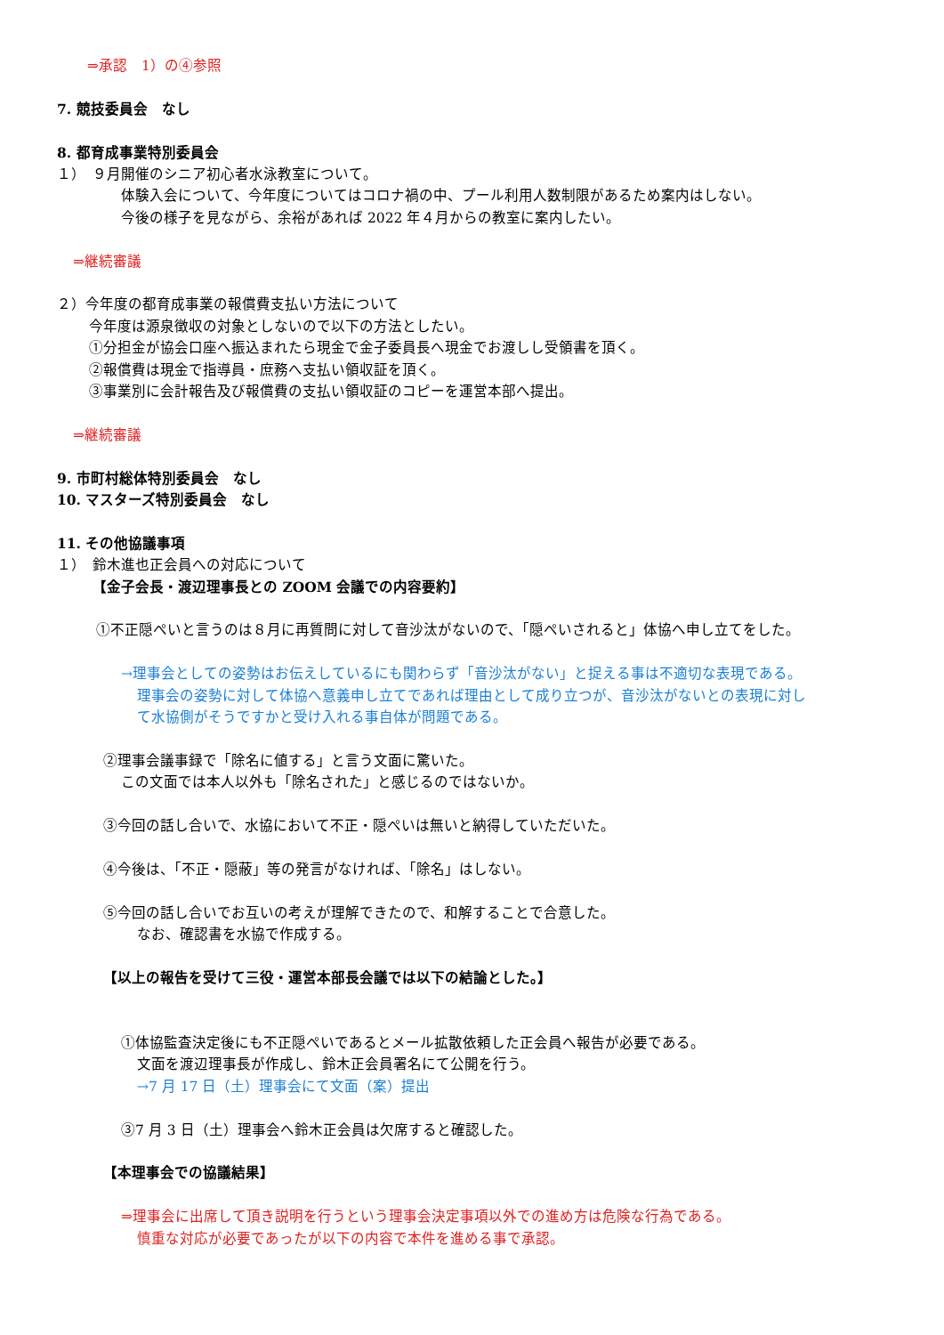⇒承認　1）の④参照
7. 競技委員会　なし
8. 都育成事業特別委員会
１）　９月開催のシニア初心者水泳教室について。
体験入会について、今年度についてはコロナ禍の中、プール利用人数制限があるため案内はしない。
今後の様子を見ながら、余裕があれば 2022 年４月からの教室に案内したい。
⇒継続審議
２）今年度の都育成事業の報償費支払い方法について
今年度は源泉徴収の対象としないので以下の方法としたい。
①分担金が協会口座へ振込まれたら現金で金子委員長へ現金でお渡しし受領書を頂く。
②報償費は現金で指導員・庶務へ支払い領収証を頂く。
③事業別に会計報告及び報償費の支払い領収証のコピーを運営本部へ提出。
⇒継続審議
9. 市町村総体特別委員会　なし
10. マスターズ特別委員会　なし
11. その他協議事項
１）　鈴木進也正会員への対応について
【金子会長・渡辺理事長との ZOOM 会議での内容要約】
①不正隠ぺいと言うのは８月に再質問に対して音沙汰がないので、「隠ぺいされると」体協へ申し立てをした。
→理事会としての姿勢はお伝えしているにも関わらず「音沙汰がない」と捉える事は不適切な表現である。
理事会の姿勢に対して体協へ意義申し立てであれば理由として成り立つが、音沙汰がないとの表現に対し
て水協側がそうですかと受け入れる事自体が問題である。
②理事会議事録で「除名に値する」と言う文面に驚いた。
この文面では本人以外も「除名された」と感じるのではないか。
③今回の話し合いで、水協において不正・隠ぺいは無いと納得していただいた。
④今後は、「不正・隠蔽」等の発言がなければ、「除名」はしない。
⑤今回の話し合いでお互いの考えが理解できたので、和解することで合意した。
なお、確認書を水協で作成する。
【以上の報告を受けて三役・運営本部長会議では以下の結論とした。】
①体協監査決定後にも不正隠ぺいであるとメール拡散依頼した正会員へ報告が必要である。
文面を渡辺理事長が作成し、鈴木正会員署名にて公開を行う。
→7 月 17 日（土）理事会にて文面（案）提出
③7 月 3 日（土）理事会へ鈴木正会員は欠席すると確認した。
【本理事会での協議結果】
⇒理事会に出席して頂き説明を行うという理事会決定事項以外での進め方は危険な行為である。
慎重な対応が必要であったが以下の内容で本件を進める事で承認。